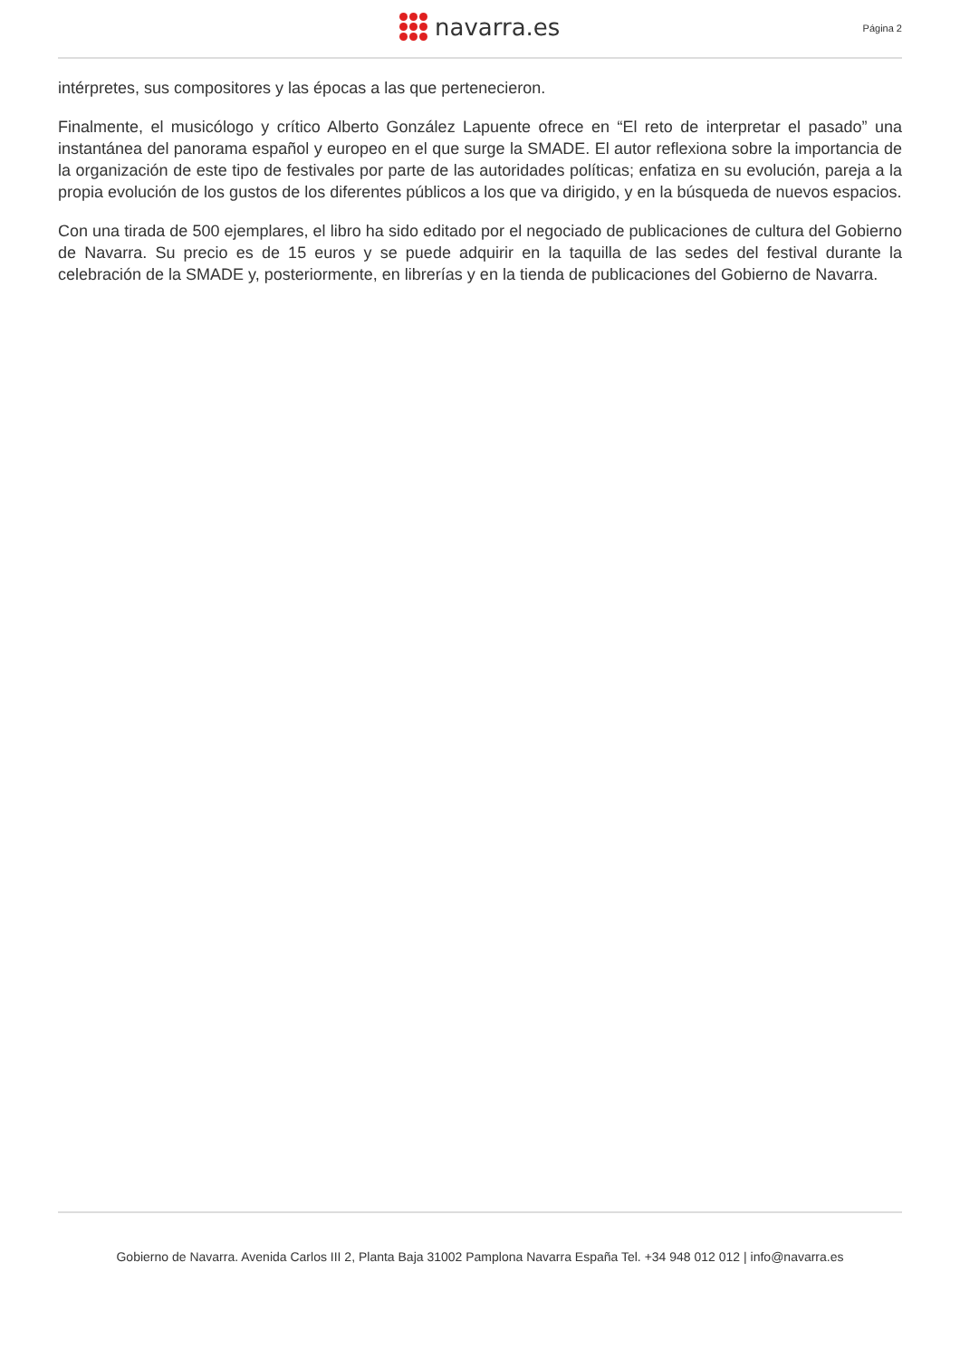navarra.es Página 2
intérpretes, sus compositores y las épocas a las que pertenecieron.
Finalmente, el musicólogo y crítico Alberto González Lapuente ofrece en “El reto de interpretar el pasado” una instantánea del panorama español y europeo en el que surge la SMADE. El autor reflexiona sobre la importancia de la organización de este tipo de festivales por parte de las autoridades políticas; enfatiza en su evolución, pareja a la propia evolución de los gustos de los diferentes públicos a los que va dirigido, y en la búsqueda de nuevos espacios.
Con una tirada de 500 ejemplares, el libro ha sido editado por el negociado de publicaciones de cultura del Gobierno de Navarra. Su precio es de 15 euros y se puede adquirir en la taquilla de las sedes del festival durante la celebración de la SMADE y, posteriormente, en librerías y en la tienda de publicaciones del Gobierno de Navarra.
Gobierno de Navarra. Avenida Carlos III 2, Planta Baja 31002 Pamplona Navarra España Tel. +34 948 012 012 | info@navarra.es